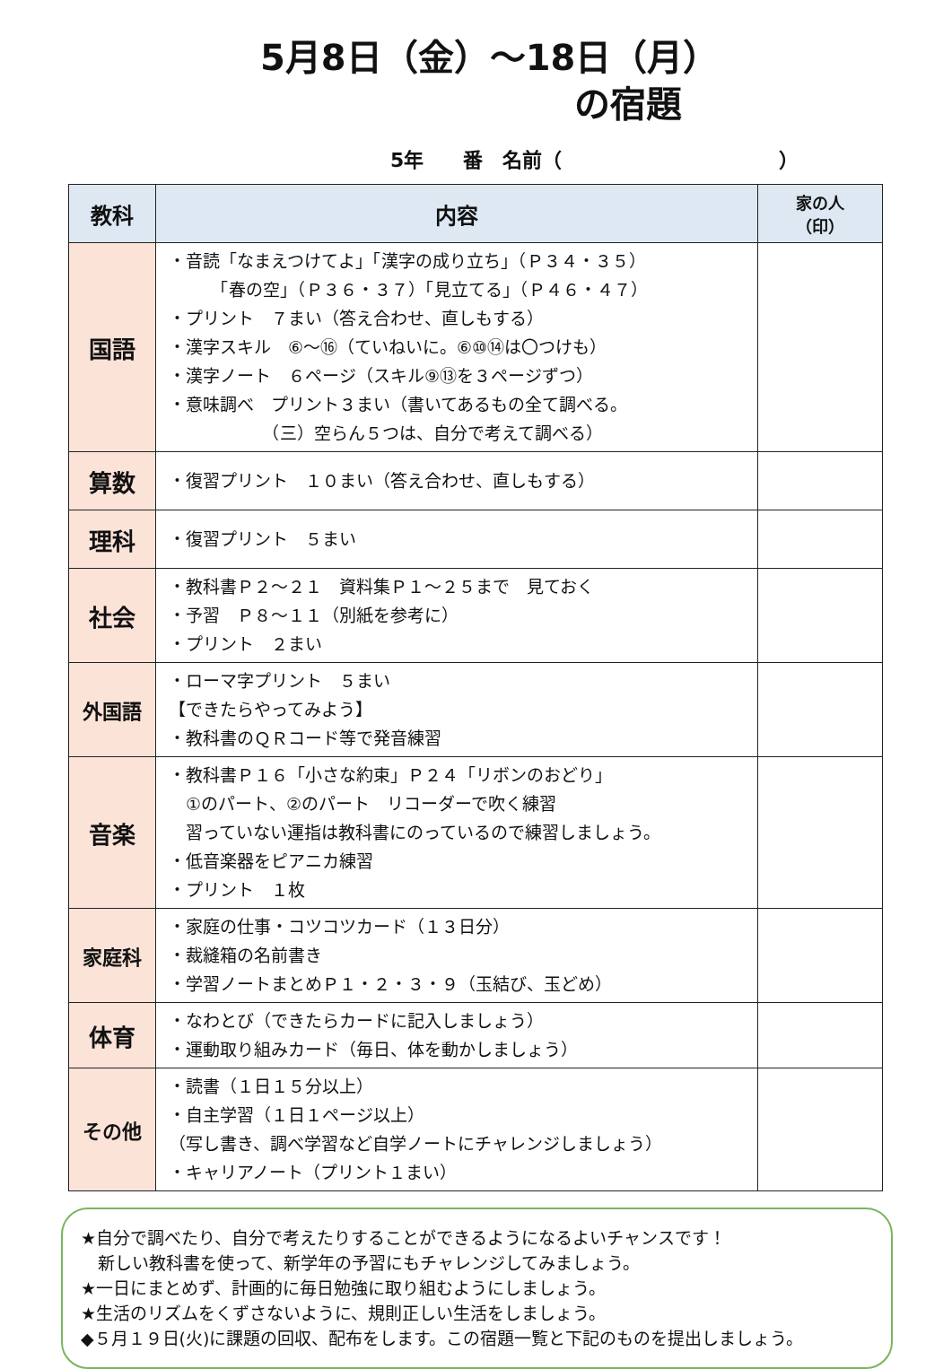5月8日（金）～18日（月）
の宿題
5年　　番　名前（　　　　　　　　　　　）
| 教科 | 内容 | 家の人 （印） |
| --- | --- | --- |
| 国語 | ・音読「なまえつけてよ」「漢字の成り立ち」（Ｐ３４・３５） 「春の空」（Ｐ３６・３７）「見立てる」（Ｐ４６・４７） ・プリント ７まい（答え合わせ、直しもする） ・漢字スキル ⑥～⑯（ていねいに。⑥⑩⑭は〇つけも） ・漢字ノート ６ページ（スキル⑨⑬を３ページずつ） ・意味調べ プリント３まい（書いてあるもの全て調べる。 （三）空らん５つは、自分で考えて調べる） | |
| 算数 | ・復習プリント １０まい（答え合わせ、直しもする） | |
| 理科 | ・復習プリント ５まい | |
| 社会 | ・教科書Ｐ２～２１ 資料集Ｐ１～２５まで 見ておく ・予習 Ｐ８～１１（別紙を参考に） ・プリント ２まい | |
| 外国語 | ・ローマ字プリント ５まい 【できたらやってみよう】 ・教科書のＱＲコード等で発音練習 | |
| 音楽 | ・教科書Ｐ１６「小さな約束」Ｐ２４「リボンのおどり」 ①のパート、②のパート リコーダーで吹く練習 習っていない運指は教科書にのっているので練習しましょう。 ・低音楽器をピアニカ練習 ・プリント １枚 | |
| 家庭科 | ・家庭の仕事・コツコツカード（１３日分） ・裁縫箱の名前書き ・学習ノートまとめＰ１・２・３・９（玉結び、玉どめ） | |
| 体育 | ・なわとび（できたらカードに記入しましょう） ・運動取り組みカード（毎日、体を動かしましょう） | |
| その他 | ・読書（１日１５分以上） ・自主学習（１日１ページ以上） （写し書き、調べ学習など自学ノートにチャレンジしましょう） ・キャリアノート（プリント１まい） | |
★自分で調べたり、自分で考えたりすることができるようになるよいチャンスです！
　新しい教科書を使って、新学年の予習にもチャレンジしてみましょう。
★一日にまとめず、計画的に毎日勉強に取り組むようにしましょう。
★生活のリズムをくずさないように、規則正しい生活をしましょう。
◆５月１９日(火)に課題の回収、配布をします。この宿題一覧と下記のものを提出しましょう。